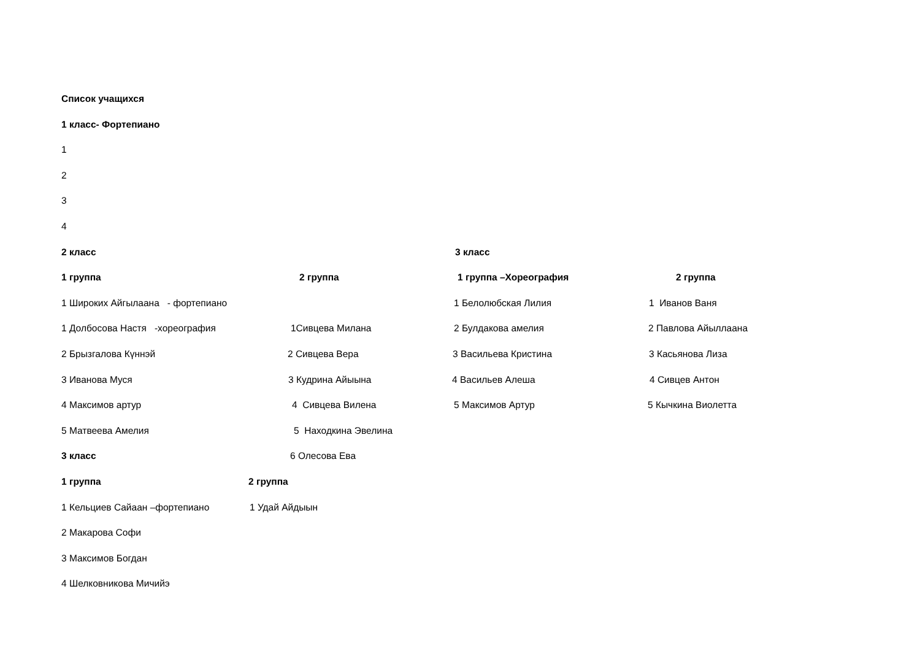Список учащихся
1 класс- Фортепиано
1
2
3
4
2 класс 3 класс
1 группа 2 группа 1 группа –Хореография 2 группа
1 Широких Айгылаана - фортепиано 1 Белолюбская Лилия 1 Иванов Ваня
1 Долбосова Настя -хореография 1Сивцева Милана 2 Булдакова амелия 2 Павлова Айыллаана
2 Брызгалова Күннэй 2 Сивцева Вера 3 Васильева Кристина 3 Касьянова Лиза
3 Иванова Муся 3 Кудрина Айыына 4 Васильев Алеша 4 Сивцев Антон
4 Максимов артур 4 Сивцева Вилена 5 Максимов Артур 5 Кычкина Виолетта
5 Матвеева Амелия 5 Находкина Эвелина
3 класс 6 Олесова Ева
1 группа 2 группа
1 Кельциев Сайаан –фортепиано 1 Удай Айдыын
2 Макарова Софи
3 Максимов Богдан
4 Шелковникова Мичийэ